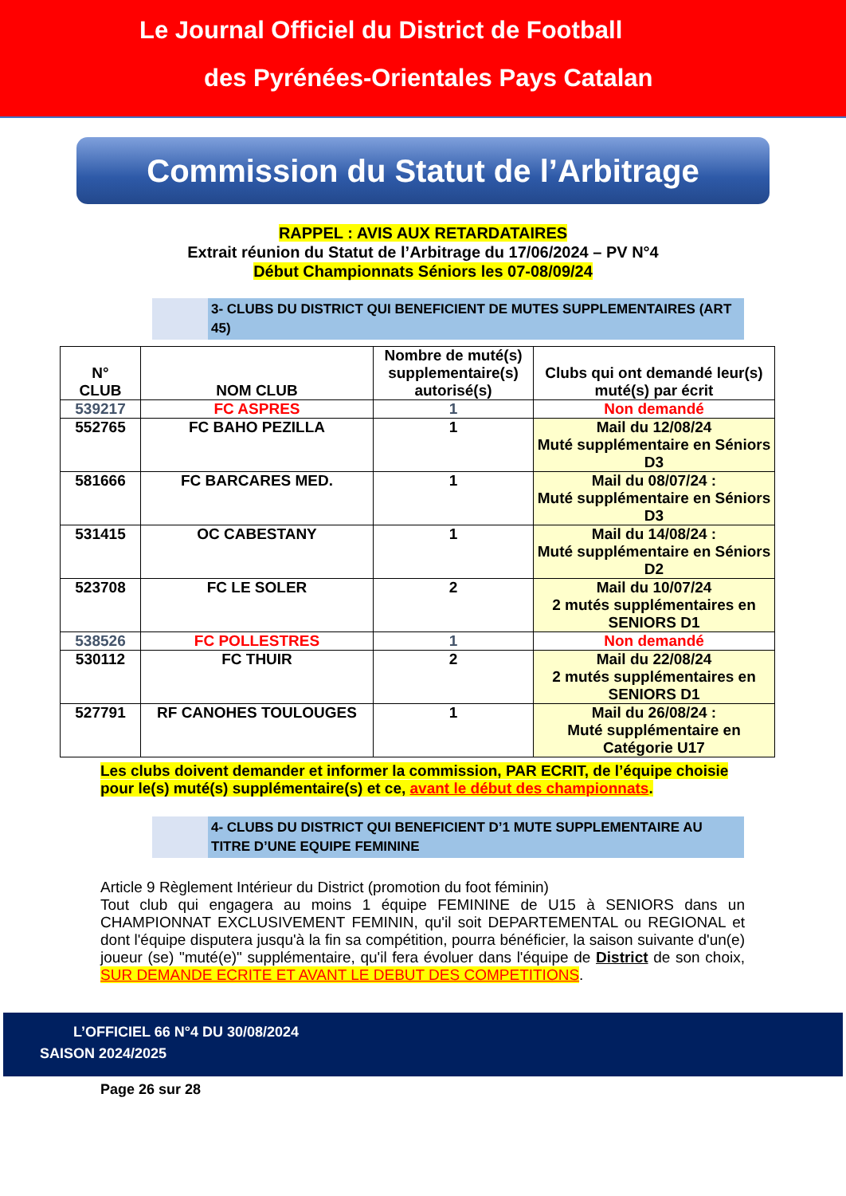Le Journal Officiel du District de Football
des Pyrénées-Orientales Pays Catalan
Commission du Statut de l’Arbitrage
RAPPEL : AVIS AUX RETARDATAIRES
Extrait réunion du Statut de l’Arbitrage du 17/06/2024 – PV N°4
Début Championnats Séniors les 07-08/09/24
3- CLUBS DU DISTRICT QUI BENEFICIENT DE MUTES SUPPLEMENTAIRES (ART 45)
| N° CLUB | NOM CLUB | Nombre de muté(s) supplementaire(s) autorisé(s) | Clubs qui ont demandé leur(s) muté(s) par écrit |
| --- | --- | --- | --- |
| 539217 | FC ASPRES | 1 | Non demandé |
| 552765 | FC BAHO PEZILLA | 1 | Mail du 12/08/24 Muté supplémentaire en Séniors D3 |
| 581666 | FC BARCARES MED. | 1 | Mail du 08/07/24 : Muté supplémentaire en Séniors D3 |
| 531415 | OC CABESTANY | 1 | Mail du 14/08/24 : Muté supplémentaire en Séniors D2 |
| 523708 | FC LE SOLER | 2 | Mail du 10/07/24 2 mutés supplémentaires en SENIORS D1 |
| 538526 | FC POLLESTRES | 1 | Non demandé |
| 530112 | FC THUIR | 2 | Mail du 22/08/24 2 mutés supplémentaires en SENIORS D1 |
| 527791 | RF CANOHES TOULOUGES | 1 | Mail du 26/08/24 : Muté supplémentaire en Catégorie U17 |
Les clubs doivent demander et informer la commission, PAR ECRIT, de l’équipe choisie pour le(s) muté(s) supplémentaire(s) et ce, avant le début des championnats.
4- CLUBS DU DISTRICT QUI BENEFICIENT D’1 MUTE SUPPLEMENTAIRE AU TITRE D’UNE EQUIPE FEMININE
Article 9 Règlement Intérieur du District (promotion du foot féminin)
Tout club qui engagera au moins 1 équipe FEMININE de U15 à SENIORS dans un CHAMPIONNAT EXCLUSIVEMENT FEMININ, qu'il soit DEPARTEMENTAL ou REGIONAL et dont l'équipe disputera jusqu'à la fin sa compétition, pourra bénéficier, la saison suivante d'un(e) joueur (se) "muté(e)" supplémentaire, qu'il fera évoluer dans l'équipe de District de son choix, SUR DEMANDE ECRITE ET AVANT LE DEBUT DES COMPETITIONS.
L’OFFICIEL 66 N°4 DU 30/08/2024
SAISON 2024/2025
Page 26 sur 28